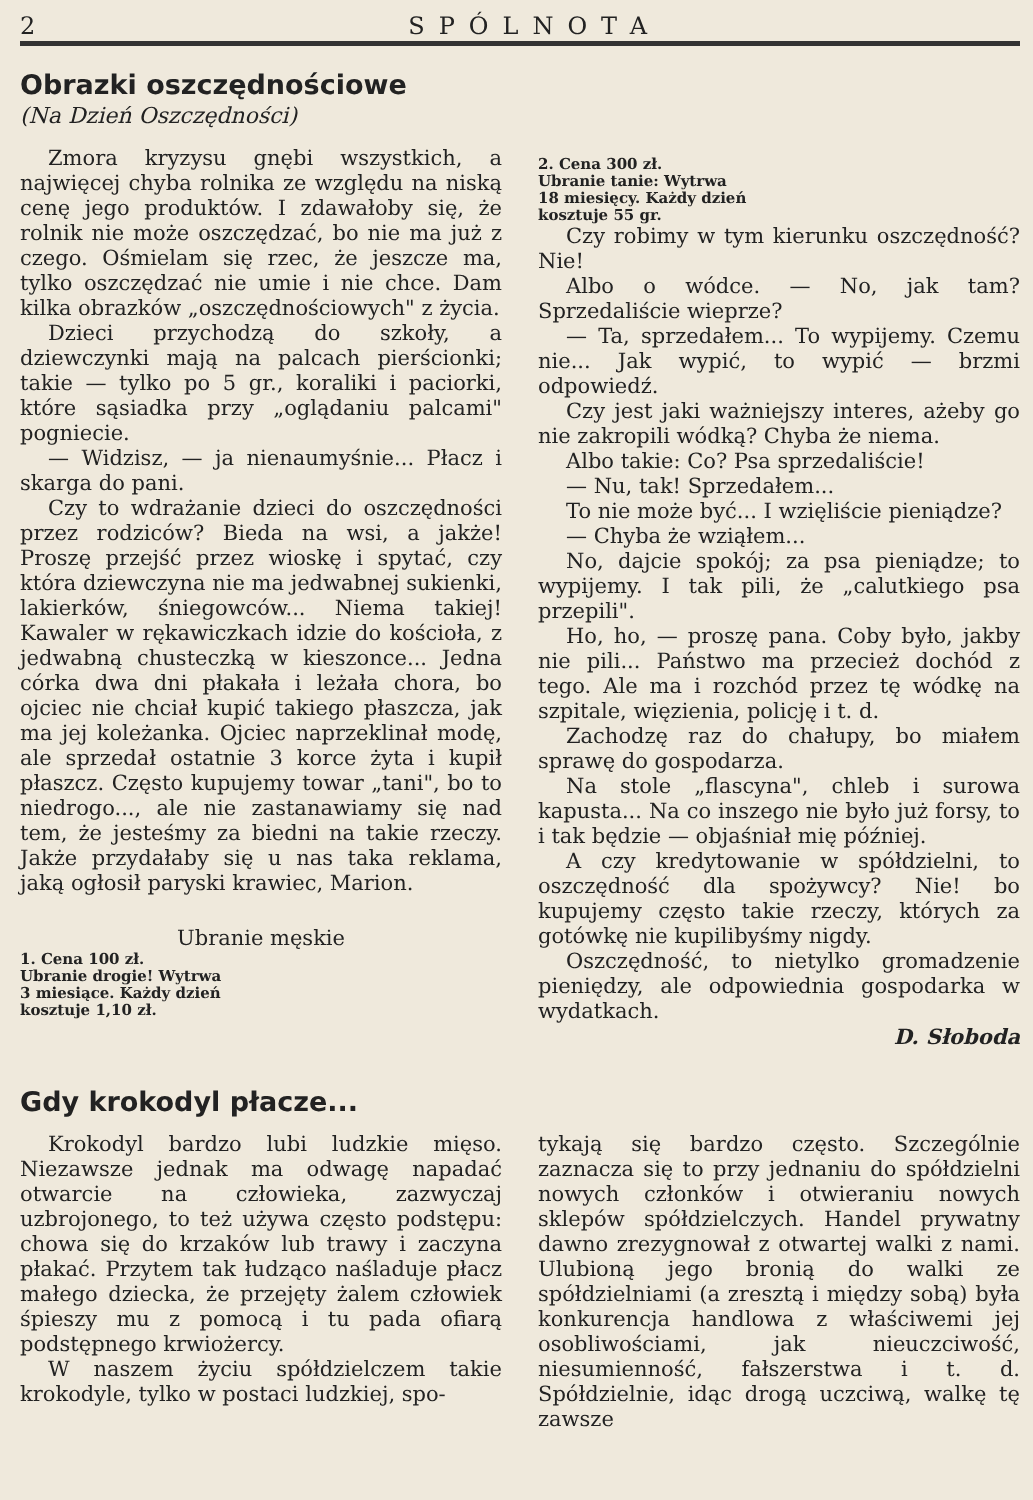2 SPÓLNOTA
Obrazki oszczędnościowe
(Na Dzień Oszczędności)
Zmora kryzysu gnębi wszystkich, a najwięcej chyba rolnika ze względu na niską cenę jego produktów. I zdawałoby się, że rolnik nie może oszczędzać, bo nie ma już z czego. Ośmielam się rzec, że jeszcze ma, tylko oszczędzać nie umie i nie chce. Dam kilka obrazków „oszczędnościowych" z życia.
Dzieci przychodzą do szkoły, a dziewczynki mają na palcach pierścionki; takie — tylko po 5 gr., koraliki i paciorki, które sąsiadka przy „oglądaniu palcami" pogniecie.
— Widzisz, — ja nienaumyśnie... Płacz i skarga do pani.
Czy to wdrażanie dzieci do oszczędności przez rodziców? Bieda na wsi, a jakże! Proszę przejść przez wioskę i spytać, czy która dziewczyna nie ma jedwabnej sukienki, lakierków, śniegowców... Niema takiej! Kawaler w rękawiczkach idzie do kościoła, z jedwabną chusteczką w kieszonce... Jedna córka dwa dni płakała i leżała chora, bo ojciec nie chciał kupić takiego płaszcza, jak ma jej koleżanka. Ojciec naprzeklinał modę, ale sprzedał ostatnie 3 korce żyta i kupił płaszcz. Często kupujemy towar „tani", bo to niedrogo..., ale nie zastanawiamy się nad tem, że jesteśmy za biedni na takie rzeczy. Jakże przydałaby się u nas taka reklama, jaką ogłosił paryski krawiec, Marion.
Ubranie męskie
1. Cena 100 zł.
Ubranie drogie! Wytrwa
3 miesiące. Każdy dzień
kosztuje 1,10 zł.
2. Cena 300 zł.
Ubranie tanie: Wytrwa
18 miesięcy. Każdy dzień
kosztuje 55 gr.
Czy robimy w tym kierunku oszczędność? Nie!
Albo o wódce. — No, jak tam? Sprzedaliście wieprze?
— Ta, sprzedałem... To wypijemy. Czemu nie... Jak wypić, to wypić — brzmi odpowiedź.
Czy jest jaki ważniejszy interes, ażeby go nie zakropili wódką? Chyba że niema.
Albo takie: Co? Psa sprzedaliście!
— Nu, tak! Sprzedałem...
To nie może być... I wzięliście pieniądze?
— Chyba że wziąłem...
No, dajcie spokój; za psa pieniądze; to wypijemy. I tak pili, że „calutkiego psa przepili".
Ho, ho, — proszę pana. Coby było, jakby nie pili... Państwo ma przecież dochód z tego. Ale ma i rozchód przez tę wódkę na szpitale, więzienia, policję i t. d.
Zachodzę raz do chałupy, bo miałem sprawę do gospodarza.
Na stole „flascyna", chleb i surowa kapusta... Na co inszego nie było już forsy, to i tak będzie — objaśniał mię później.
A czy kredytowanie w spółdzielni, to oszczędność dla spożywcy? Nie! bo kupujemy często takie rzeczy, których za gotówkę nie kupilibyśmy nigdy.
Oszczędność, to nietylko gromadzenie pieniędzy, ale odpowiednia gospodarka w wydatkach.
D. Słoboda
Gdy krokodyl płacze...
Krokodyl bardzo lubi ludzkie mięso. Niezawsze jednak ma odwagę napadać otwarcie na człowieka, zazwyczaj uzbrojonego, to też używa często podstępu: chowa się do krzaków lub trawy i zaczyna płakać. Przytem tak łudząco naśladuje płacz małego dziecka, że przejęty żalem człowiek śpieszy mu z pomocą i tu pada ofiarą podstępnego krwiożercy.
W naszem życiu spółdzielczem takie krokodyle, tylko w postaci ludzkiej, spo-
tykają się bardzo często. Szczególnie zaznacza się to przy jednaniu do spółdzielni nowych członków i otwieraniu nowych sklepów spółdzielczych. Handel prywatny dawno zrezygnował z otwartej walki z nami. Ulubioną jego bronią do walki ze spółdzielniami (a zresztą i między sobą) była konkurencja handlowa z właściwemi jej osobliwościami, jak nieuczciwość, niesumienność, fałszerstwa i t. d. Spółdzielnie, idąc drogą uczciwą, walkę tę zawsze